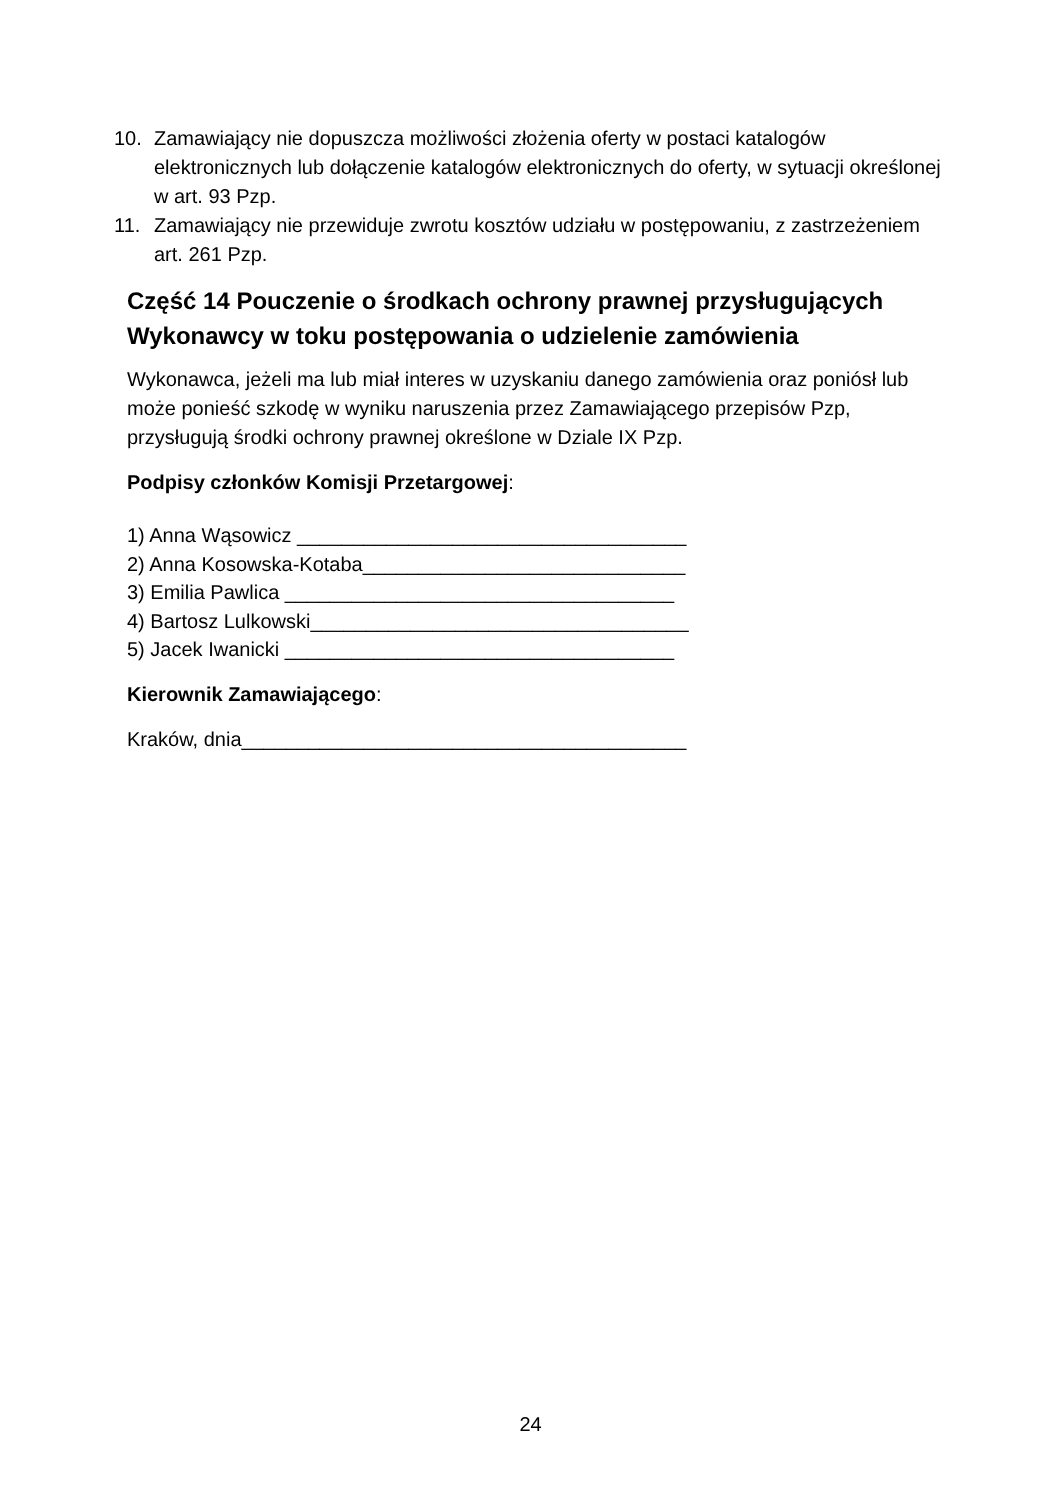10. Zamawiający nie dopuszcza możliwości złożenia oferty w postaci katalogów elektronicznych lub dołączenie katalogów elektronicznych do oferty, w sytuacji określonej w art. 93 Pzp.
11. Zamawiający nie przewiduje zwrotu kosztów udziału w postępowaniu, z zastrzeżeniem art. 261 Pzp.
Część 14 Pouczenie o środkach ochrony prawnej przysługujących Wykonawcy w toku postępowania o udzielenie zamówienia
Wykonawca, jeżeli ma lub miał interes w uzyskaniu danego zamówienia oraz poniósł lub może ponieść szkodę w wyniku naruszenia przez Zamawiającego przepisów Pzp, przysługują środki ochrony prawnej określone w Dziale IX Pzp.
Podpisy członków Komisji Przetargowej:
1) Anna Wąsowicz ___________________________________
2) Anna Kosowska-Kotaba_____________________________
3) Emilia Pawlica ___________________________________
4) Bartosz Lulkowski__________________________________
5) Jacek Iwanicki ___________________________________
Kierownik Zamawiającego:
Kraków, dnia________________________________________
24